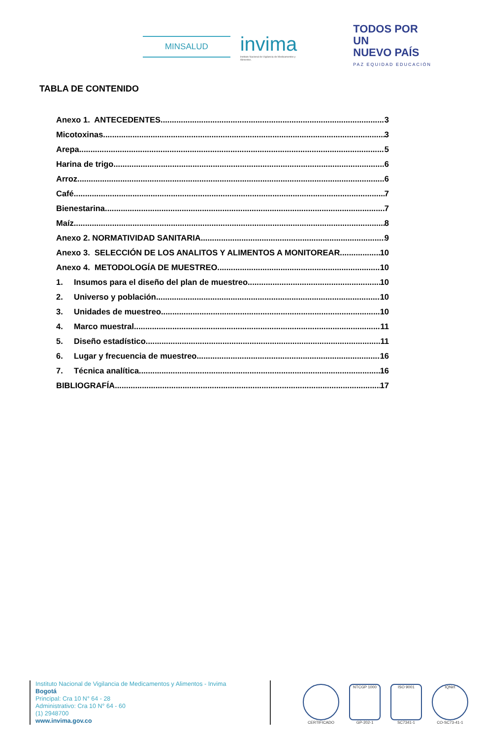MINSALUD
invima
Instituto Nacional de Vigilancia de Medicamentos y Alimentos.
TODOS POR UN
NUEVO PAÍS
PAZ EQUIDAD EDUCACIÓN
TABLA DE CONTENIDO
Anexo 1. ANTECEDENTES 3
Micotoxinas 3
Arepa 5
Harina de trigo 6
Arroz 6
Café 7
Bienestarina 7
Maíz 8
Anexo 2. NORMATIVIDAD SANITARIA 9
Anexo 3. SELECCIÓN DE LOS ANALITOS Y ALIMENTOS A MONITOREAR 10
Anexo 4. METODOLOGÍA DE MUESTREO 10
1. Insumos para el diseño del plan de muestreo 10
2. Universo y población 10
3. Unidades de muestreo 10
4. Marco muestral 11
5. Diseño estadístico 11
6. Lugar y frecuencia de muestreo 16
7. Técnica analítica 16
BIBLIOGRAFÍA 17
Instituto Nacional de Vigilancia de Medicamentos y Alimentos - Invima
Bogotá
Principal: Cra 10 N° 64 - 28
Administrativo: Cra 10 N° 64 - 60
(1) 2948700
www.invima.gov.co
CERTIFICADO
NTCGP 1000
GP-202-1
ISO 9001
SC7341-1
IQNet
CO-SC73-41-1